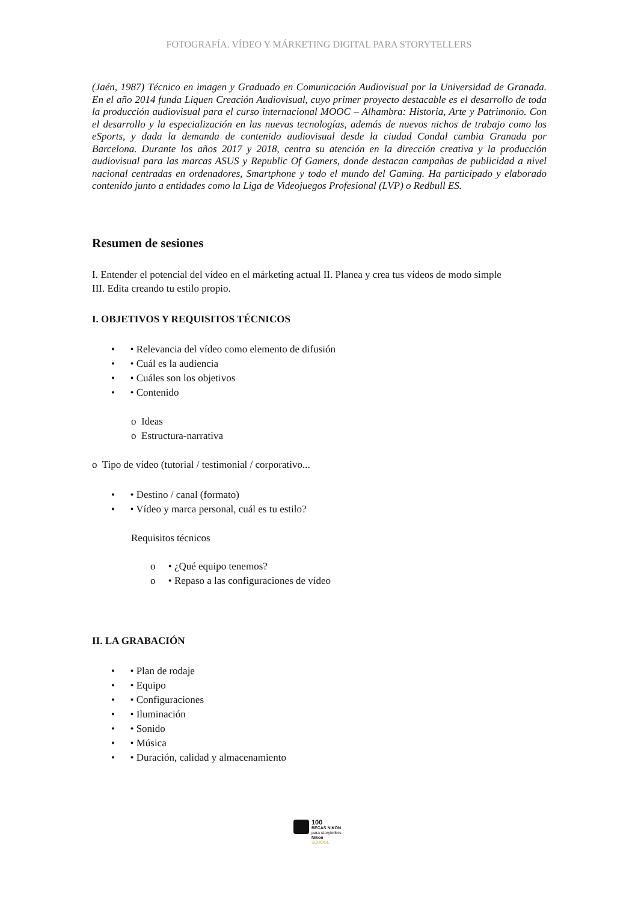FOTOGRAFÍA. VÍDEO Y MÁRKETING DIGITAL PARA STORYTELLERS
(Jaén, 1987) Técnico en imagen y Graduado en Comunicación Audiovisual por la Universidad de Granada. En el año 2014 funda Liquen Creación Audiovisual, cuyo primer proyecto destacable es el desarrollo de toda la producción audiovisual para el curso internacional MOOC – Alhambra: Historia, Arte y Patrimonio. Con el desarrollo y la especialización en las nuevas tecnologías, además de nuevos nichos de trabajo como los eSports, y dada la demanda de contenido audiovisual desde la ciudad Condal cambia Granada por Barcelona. Durante los años 2017 y 2018, centra su atención en la dirección creativa y la producción audiovisual para las marcas ASUS y Republic Of Gamers, donde destacan campañas de publicidad a nivel nacional centradas en ordenadores, Smartphone y todo el mundo del Gaming. Ha participado y elaborado contenido junto a entidades como la Liga de Videojuegos Profesional (LVP) o Redbull ES.
Resumen de sesiones
I. Entender el potencial del vídeo en el márketing actual II. Planea y crea tus vídeos de modo simple
III. Edita creando tu estilo propio.
I. OBJETIVOS Y REQUISITOS TÉCNICOS
• • Relevancia del vídeo como elemento de difusión
• • Cuál es la audiencia
• • Cuáles son los objetivos
• • Contenido
o Ideas
o Estructura-narrativa
o Tipo de vídeo (tutorial / testimonial / corporativo...
• • Destino / canal (formato)
• • Vídeo y marca personal, cuál es tu estilo?
Requisitos técnicos
o • ¿Qué equipo tenemos?
o • Repaso a las configuraciones de vídeo
II. LA GRABACIÓN
• • Plan de rodaje
• • Equipo
• • Configuraciones
• • Iluminación
• • Sonido
• • Música
• • Duración, calidad y almacenamiento
100
BECAS NIKON
para storytellers
Nikon
SCHOOL